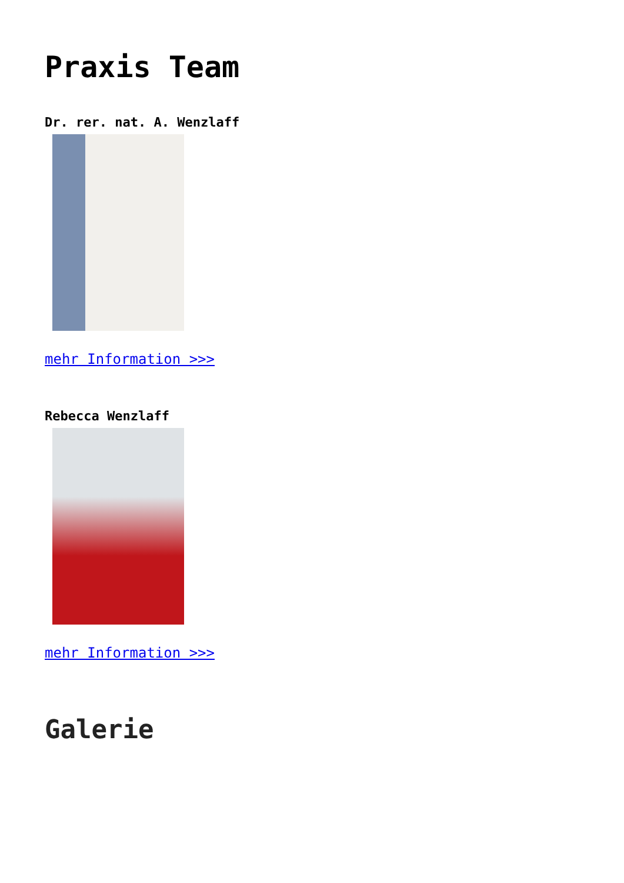Praxis Team
Dr. rer. nat. A. Wenzlaff
mehr Information >>>
Rebecca Wenzlaff
mehr Information >>>
Galerie